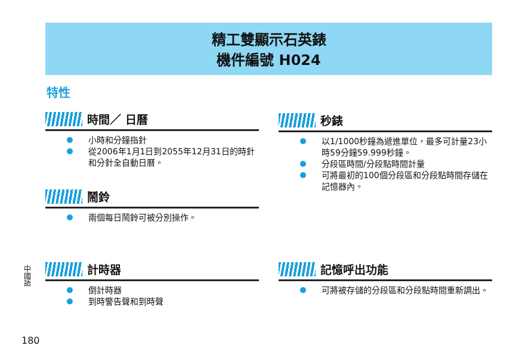精工雙顯示石英錶
機件編號 H024
特性
時間／ 日曆
小時和分鐘指針
從2006年1月1日到2055年12月31日的時針和分針全自動日曆。
鬧鈴
兩個每日鬧鈴可被分別操作。
秒錶
以1/1000秒鐘為遞進單位，最多可計量23小時59分鐘59.999秒鐘。
分段區時間/分段點時間計量
可將最初的100個分段區和分段點時間存儲在記憶器內。
中國語
計時器
倒計時器
到時警告聲和到時聲
記憶呼出功能
可將被存儲的分段區和分段點時間重新調出。
180